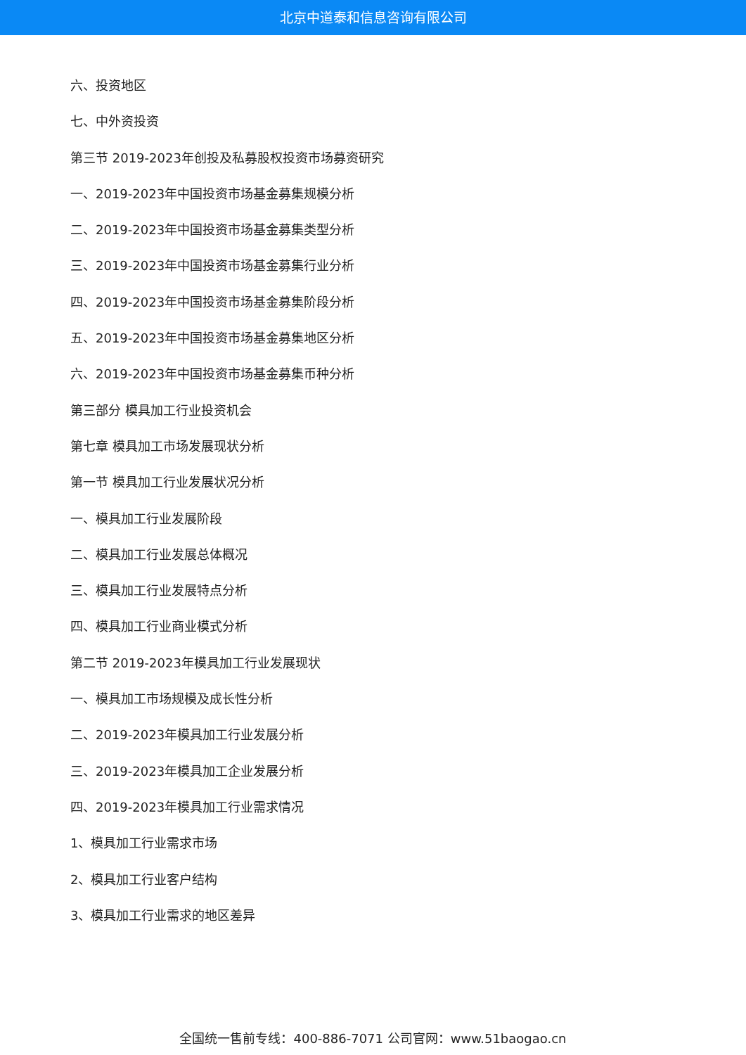北京中道泰和信息咨询有限公司
六、投资地区
七、中外资投资
第三节 2019-2023年创投及私募股权投资市场募资研究
一、2019-2023年中国投资市场基金募集规模分析
二、2019-2023年中国投资市场基金募集类型分析
三、2019-2023年中国投资市场基金募集行业分析
四、2019-2023年中国投资市场基金募集阶段分析
五、2019-2023年中国投资市场基金募集地区分析
六、2019-2023年中国投资市场基金募集币种分析
第三部分 模具加工行业投资机会
第七章 模具加工市场发展现状分析
第一节 模具加工行业发展状况分析
一、模具加工行业发展阶段
二、模具加工行业发展总体概况
三、模具加工行业发展特点分析
四、模具加工行业商业模式分析
第二节 2019-2023年模具加工行业发展现状
一、模具加工市场规模及成长性分析
二、2019-2023年模具加工行业发展分析
三、2019-2023年模具加工企业发展分析
四、2019-2023年模具加工行业需求情况
1、模具加工行业需求市场
2、模具加工行业客户结构
3、模具加工行业需求的地区差异
全国统一售前专线：400-886-7071 公司官网：www.51baogao.cn